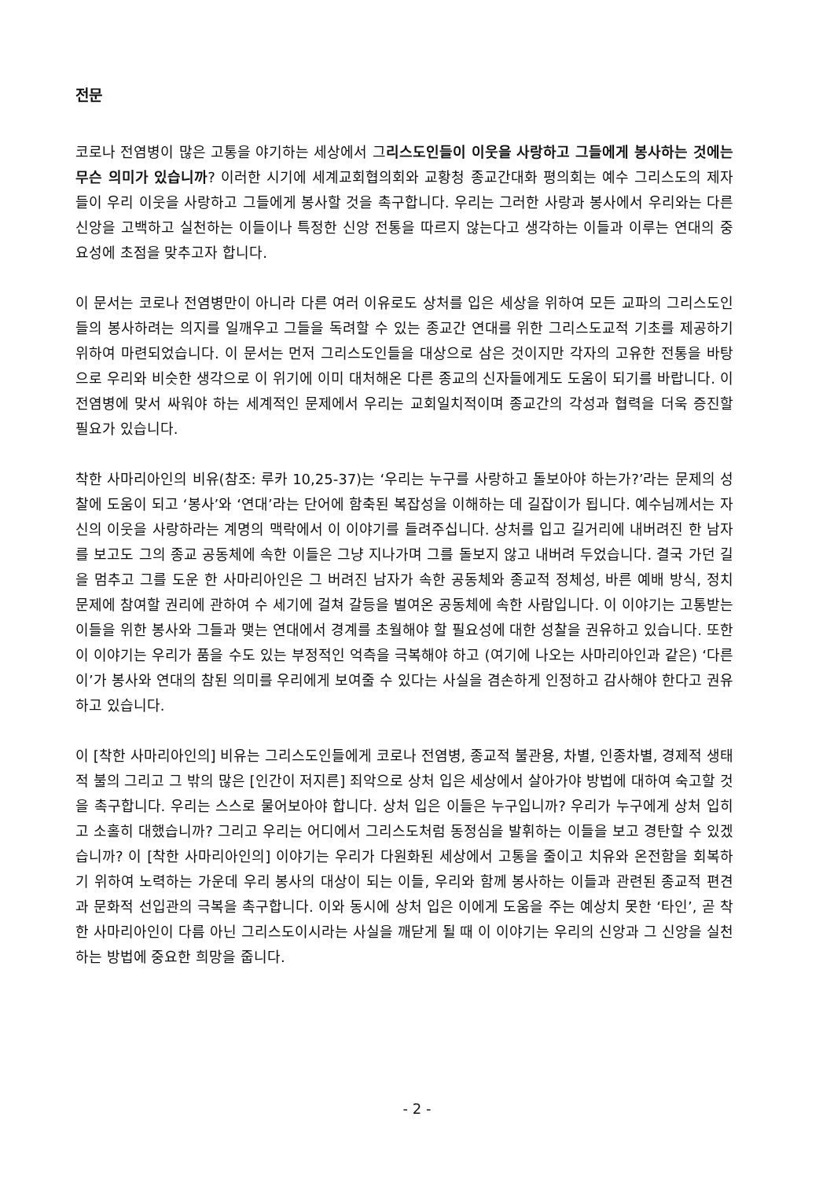전문
코로나 전염병이 많은 고통을 야기하는 세상에서 그리스도인들이 이웃을 사랑하고 그들에게 봉사하는 것에는 무슨 의미가 있습니까? 이러한 시기에 세계교회협의회와 교황청 종교간대화 평의회는 예수 그리스도의 제자들이 우리 이웃을 사랑하고 그들에게 봉사할 것을 촉구합니다. 우리는 그러한 사랑과 봉사에서 우리와는 다른 신앙을 고백하고 실천하는 이들이나 특정한 신앙 전통을 따르지 않는다고 생각하는 이들과 이루는 연대의 중요성에 초점을 맞추고자 합니다.
이 문서는 코로나 전염병만이 아니라 다른 여러 이유로도 상처를 입은 세상을 위하여 모든 교파의 그리스도인들의 봉사하려는 의지를 일깨우고 그들을 독려할 수 있는 종교간 연대를 위한 그리스도교적 기초를 제공하기 위하여 마련되었습니다. 이 문서는 먼저 그리스도인들을 대상으로 삼은 것이지만 각자의 고유한 전통을 바탕으로 우리와 비슷한 생각으로 이 위기에 이미 대처해온 다른 종교의 신자들에게도 도움이 되기를 바랍니다. 이 전염병에 맞서 싸워야 하는 세계적인 문제에서 우리는 교회일치적이며 종교간의 각성과 협력을 더욱 증진할 필요가 있습니다.
착한 사마리아인의 비유(참조: 루카 10,25-37)는 ‘우리는 누구를 사랑하고 돌보아야 하는가?’라는 문제의 성찰에 도움이 되고 ‘봉사’와 ‘연대’라는 단어에 함축된 복잡성을 이해하는 데 길잡이가 됩니다. 예수님께서는 자신의 이웃을 사랑하라는 계명의 맥락에서 이 이야기를 들려주십니다. 상처를 입고 길거리에 내버려진 한 남자를 보고도 그의 종교 공동체에 속한 이들은 그냥 지나가며 그를 돌보지 않고 내버려 두었습니다. 결국 가던 길을 멈추고 그를 도운 한 사마리아인은 그 버려진 남자가 속한 공동체와 종교적 정체성, 바른 예배 방식, 정치 문제에 참여할 권리에 관하여 수 세기에 걸쳐 갈등을 벌여온 공동체에 속한 사람입니다. 이 이야기는 고통받는 이들을 위한 봉사와 그들과 맺는 연대에서 경계를 초월해야 할 필요성에 대한 성찰을 권유하고 있습니다. 또한 이 이야기는 우리가 품을 수도 있는 부정적인 억측을 극복해야 하고 (여기에 나오는 사마리아인과 같은) ‘다른 이’가 봉사와 연대의 참된 의미를 우리에게 보여줄 수 있다는 사실을 겸손하게 인정하고 감사해야 한다고 권유하고 있습니다.
이 [착한 사마리아인의] 비유는 그리스도인들에게 코로나 전염병, 종교적 불관용, 차별, 인종차별, 경제적 생태적 불의 그리고 그 밖의 많은 [인간이 저지른] 죄악으로 상처 입은 세상에서 살아가야 방법에 대하여 숙고할 것을 촉구합니다. 우리는 스스로 물어보아야 합니다. 상처 입은 이들은 누구입니까? 우리가 누구에게 상처 입히고 소홀히 대했습니까? 그리고 우리는 어디에서 그리스도처럼 동정심을 발휘하는 이들을 보고 경탄할 수 있겠습니까? 이 [착한 사마리아인의] 이야기는 우리가 다원화된 세상에서 고통을 줄이고 치유와 온전함을 회복하기 위하여 노력하는 가운데 우리 봉사의 대상이 되는 이들, 우리와 함께 봉사하는 이들과 관련된 종교적 편견과 문화적 선입관의 극복을 촉구합니다. 이와 동시에 상처 입은 이에게 도움을 주는 예상치 못한 ‘타인’, 곧 착한 사마리아인이 다름 아닌 그리스도이시라는 사실을 깨닫게 될 때 이 이야기는 우리의 신앙과 그 신앙을 실천하는 방법에 중요한 희망을 줍니다.
- 2 -